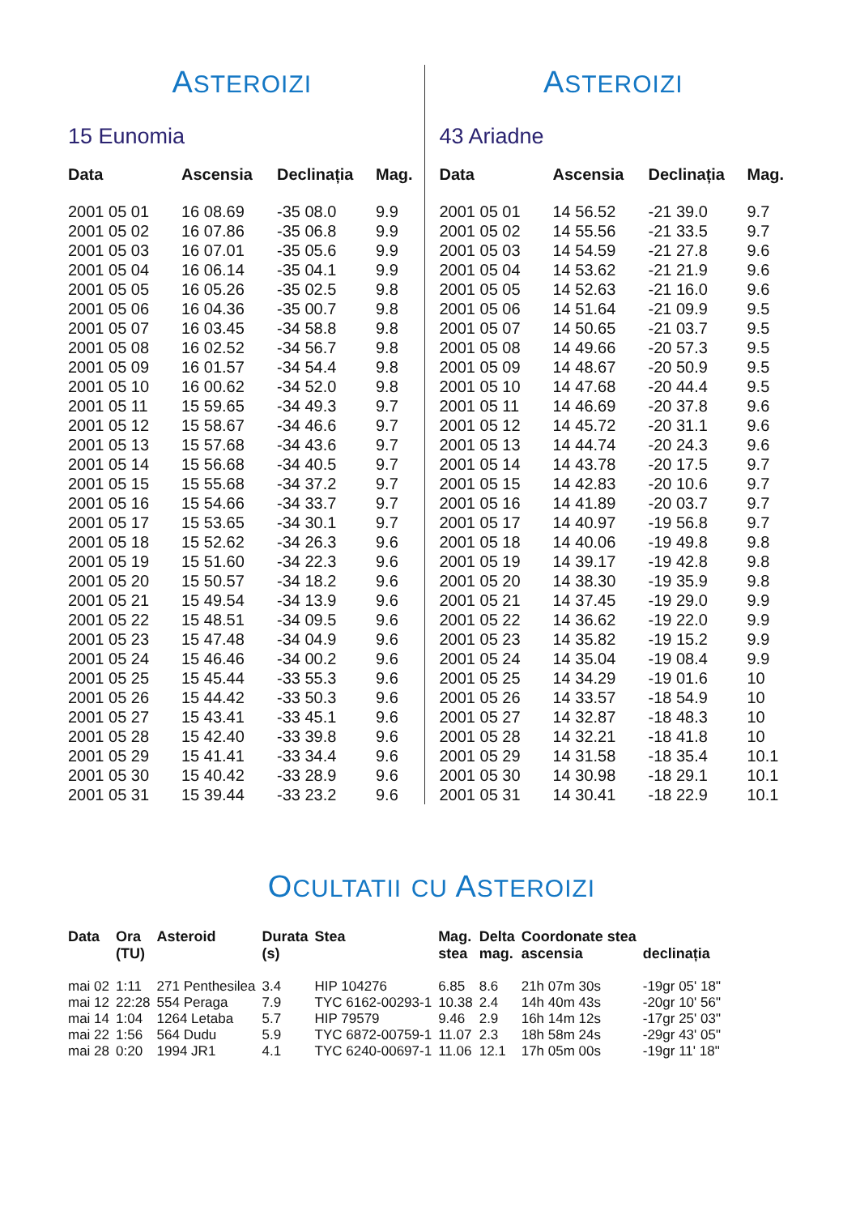ASTEROIZI
15 Eunomia
| Data | Ascensia | Declinația | Mag. |
| --- | --- | --- | --- |
| 2001 05 01 | 16 08.69 | -35 08.0 | 9.9 |
| 2001 05 02 | 16 07.86 | -35 06.8 | 9.9 |
| 2001 05 03 | 16 07.01 | -35 05.6 | 9.9 |
| 2001 05 04 | 16 06.14 | -35 04.1 | 9.9 |
| 2001 05 05 | 16 05.26 | -35 02.5 | 9.8 |
| 2001 05 06 | 16 04.36 | -35 00.7 | 9.8 |
| 2001 05 07 | 16 03.45 | -34 58.8 | 9.8 |
| 2001 05 08 | 16 02.52 | -34 56.7 | 9.8 |
| 2001 05 09 | 16 01.57 | -34 54.4 | 9.8 |
| 2001 05 10 | 16 00.62 | -34 52.0 | 9.8 |
| 2001 05 11 | 15 59.65 | -34 49.3 | 9.7 |
| 2001 05 12 | 15 58.67 | -34 46.6 | 9.7 |
| 2001 05 13 | 15 57.68 | -34 43.6 | 9.7 |
| 2001 05 14 | 15 56.68 | -34 40.5 | 9.7 |
| 2001 05 15 | 15 55.68 | -34 37.2 | 9.7 |
| 2001 05 16 | 15 54.66 | -34 33.7 | 9.7 |
| 2001 05 17 | 15 53.65 | -34 30.1 | 9.7 |
| 2001 05 18 | 15 52.62 | -34 26.3 | 9.6 |
| 2001 05 19 | 15 51.60 | -34 22.3 | 9.6 |
| 2001 05 20 | 15 50.57 | -34 18.2 | 9.6 |
| 2001 05 21 | 15 49.54 | -34 13.9 | 9.6 |
| 2001 05 22 | 15 48.51 | -34 09.5 | 9.6 |
| 2001 05 23 | 15 47.48 | -34 04.9 | 9.6 |
| 2001 05 24 | 15 46.46 | -34 00.2 | 9.6 |
| 2001 05 25 | 15 45.44 | -33 55.3 | 9.6 |
| 2001 05 26 | 15 44.42 | -33 50.3 | 9.6 |
| 2001 05 27 | 15 43.41 | -33 45.1 | 9.6 |
| 2001 05 28 | 15 42.40 | -33 39.8 | 9.6 |
| 2001 05 29 | 15 41.41 | -33 34.4 | 9.6 |
| 2001 05 30 | 15 40.42 | -33 28.9 | 9.6 |
| 2001 05 31 | 15 39.44 | -33 23.2 | 9.6 |
ASTEROIZI
43 Ariadne
| Data | Ascensia | Declinația | Mag. |
| --- | --- | --- | --- |
| 2001 05 01 | 14 56.52 | -21 39.0 | 9.7 |
| 2001 05 02 | 14 55.56 | -21 33.5 | 9.7 |
| 2001 05 03 | 14 54.59 | -21 27.8 | 9.6 |
| 2001 05 04 | 14 53.62 | -21 21.9 | 9.6 |
| 2001 05 05 | 14 52.63 | -21 16.0 | 9.6 |
| 2001 05 06 | 14 51.64 | -21 09.9 | 9.5 |
| 2001 05 07 | 14 50.65 | -21 03.7 | 9.5 |
| 2001 05 08 | 14 49.66 | -20 57.3 | 9.5 |
| 2001 05 09 | 14 48.67 | -20 50.9 | 9.5 |
| 2001 05 10 | 14 47.68 | -20 44.4 | 9.5 |
| 2001 05 11 | 14 46.69 | -20 37.8 | 9.6 |
| 2001 05 12 | 14 45.72 | -20 31.1 | 9.6 |
| 2001 05 13 | 14 44.74 | -20 24.3 | 9.6 |
| 2001 05 14 | 14 43.78 | -20 17.5 | 9.7 |
| 2001 05 15 | 14 42.83 | -20 10.6 | 9.7 |
| 2001 05 16 | 14 41.89 | -20 03.7 | 9.7 |
| 2001 05 17 | 14 40.97 | -19 56.8 | 9.7 |
| 2001 05 18 | 14 40.06 | -19 49.8 | 9.8 |
| 2001 05 19 | 14 39.17 | -19 42.8 | 9.8 |
| 2001 05 20 | 14 38.30 | -19 35.9 | 9.8 |
| 2001 05 21 | 14 37.45 | -19 29.0 | 9.9 |
| 2001 05 22 | 14 36.62 | -19 22.0 | 9.9 |
| 2001 05 23 | 14 35.82 | -19 15.2 | 9.9 |
| 2001 05 24 | 14 35.04 | -19 08.4 | 9.9 |
| 2001 05 25 | 14 34.29 | -19 01.6 | 10 |
| 2001 05 26 | 14 33.57 | -18 54.9 | 10 |
| 2001 05 27 | 14 32.87 | -18 48.3 | 10 |
| 2001 05 28 | 14 32.21 | -18 41.8 | 10 |
| 2001 05 29 | 14 31.58 | -18 35.4 | 10.1 |
| 2001 05 30 | 14 30.98 | -18 29.1 | 10.1 |
| 2001 05 31 | 14 30.41 | -18 22.9 | 10.1 |
OCULTATII CU ASTEROIZI
| Data | Ora (TU) | Asteroid | Durata (s) | Stea | Mag. stea | Delta mag. | Coordonate stea ascensia | declinația |
| --- | --- | --- | --- | --- | --- | --- | --- | --- |
| mai 02 | 1:11 | 271 Penthesilea | 3.4 | HIP 104276 | 6.85 | 8.6 | 21h 07m 30s | -19gr 05' 18" |
| mai 12 | 22:28 | 554 Peraga | 7.9 | TYC 6162-00293-1 | 10.38 | 2.4 | 14h 40m 43s | -20gr 10' 56" |
| mai 14 | 1:04 | 1264 Letaba | 5.7 | HIP 79579 | 9.46 | 2.9 | 16h 14m 12s | -17gr 25' 03" |
| mai 22 | 1:56 | 564 Dudu | 5.9 | TYC 6872-00759-1 | 11.07 | 2.3 | 18h 58m 24s | -29gr 43' 05" |
| mai 28 | 0:20 | 1994 JR1 | 4.1 | TYC 6240-00697-1 | 11.06 | 12.1 | 17h 05m 00s | -19gr 11' 18" |